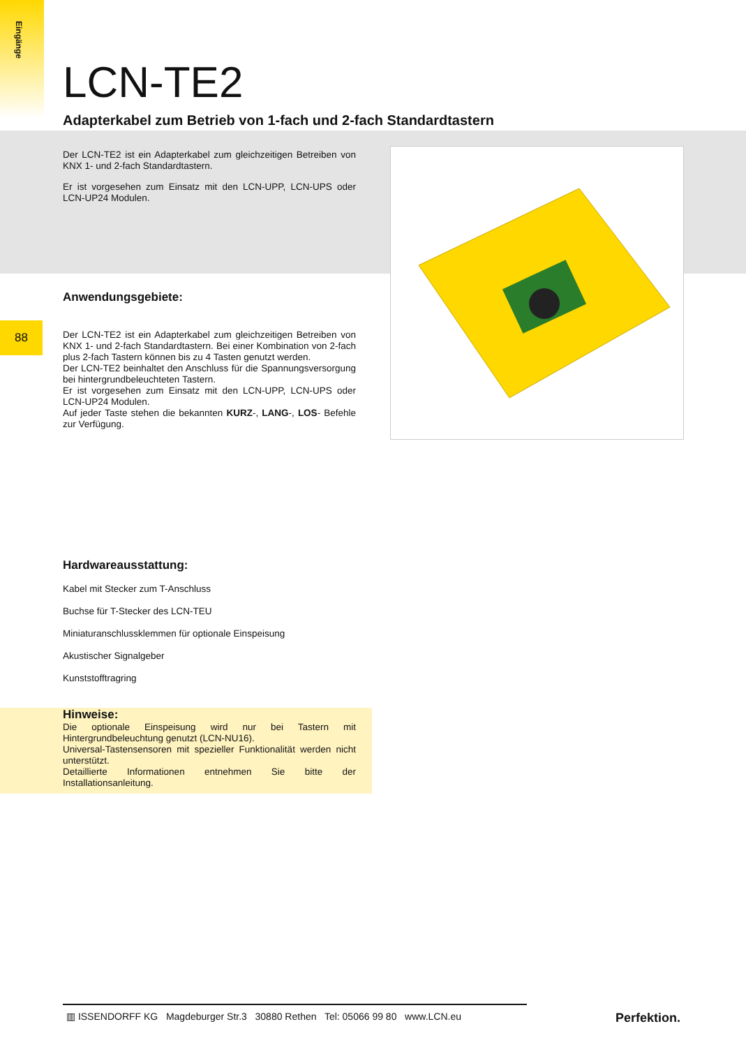Eingänge
88
LCN-TE2
Adapterkabel zum Betrieb von 1-fach und 2-fach Standardtastern
Der LCN-TE2 ist ein Adapterkabel zum gleichzeitigen Betreiben von KNX 1- und 2-fach Standardtastern.
Er ist vorgesehen zum Einsatz mit den LCN-UPP, LCN-UPS oder LCN-UP24 Modulen.
Anwendungsgebiete:
Der LCN-TE2 ist ein Adapterkabel zum gleichzeitigen Betreiben von KNX 1- und 2-fach Standardtastern. Bei einer Kombination von 2-fach plus 2-fach Tastern können bis zu 4 Tasten genutzt werden.
Der LCN-TE2 beinhaltet den Anschluss für die Spannungsversorgung bei hintergrundbeleuchteten Tastern.
Er ist vorgesehen zum Einsatz mit den LCN-UPP, LCN-UPS oder LCN-UP24 Modulen.
Auf jeder Taste stehen die bekannten KURZ-, LANG-, LOS- Befehle zur Verfügung.
Hardwareausstattung:
Kabel mit Stecker zum T-Anschluss
Buchse für T-Stecker des LCN-TEU
Miniaturanschlussklemmen für optionale Einspeisung
Akustischer Signalgeber
Kunststofftragring
Hinweise:
Die optionale Einspeisung wird nur bei Tastern mit Hintergrundbeleuchtung genutzt (LCN-NU16).
Universal-Tastensensoren mit spezieller Funktionalität werden nicht unterstützt.
Detaillierte Informationen entnehmen Sie bitte der Installationsanleitung.
▥ ISSENDORFF KG Magdeburger Str.3 30880 Rethen Tel: 05066 99 80 www.LCN.eu
Perfektion.